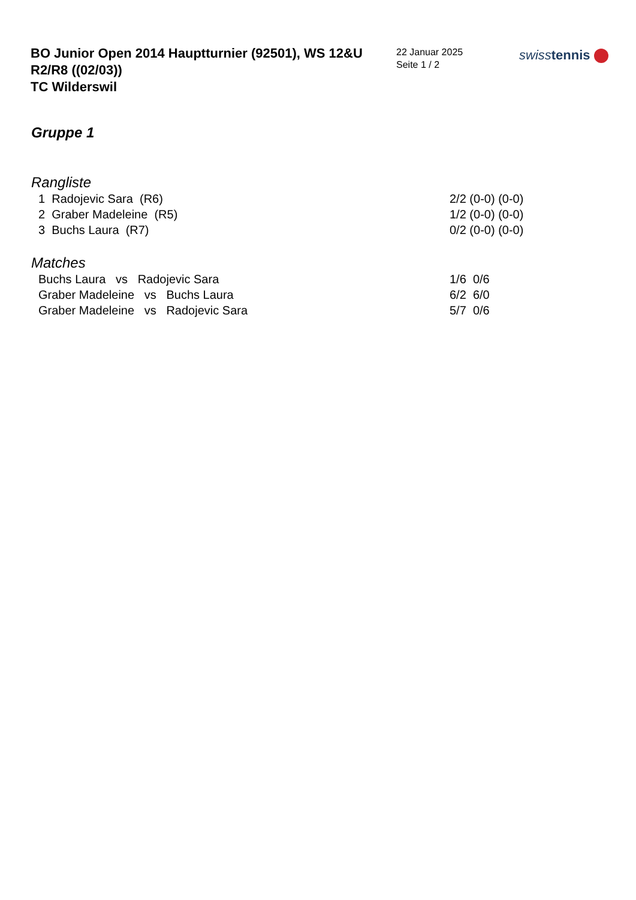BO Junior Open 2014 Hauptturnier (92501), WS 12&U
R2/R8 ((02/03))
TC Wilderswil
22 Januar 2025
Seite 1 / 2
swiss tennis
Gruppe 1
Rangliste
| 1 Radojevic Sara (R6) | 2/2 (0-0) (0-0) |
| 2 Graber Madeleine (R5) | 1/2 (0-0) (0-0) |
| 3 Buchs Laura (R7) | 0/2 (0-0) (0-0) |
Matches
| Buchs Laura vs Radojevic Sara | 1/6 0/6 |
| Graber Madeleine vs Buchs Laura | 6/2 6/0 |
| Graber Madeleine vs Radojevic Sara | 5/7 0/6 |